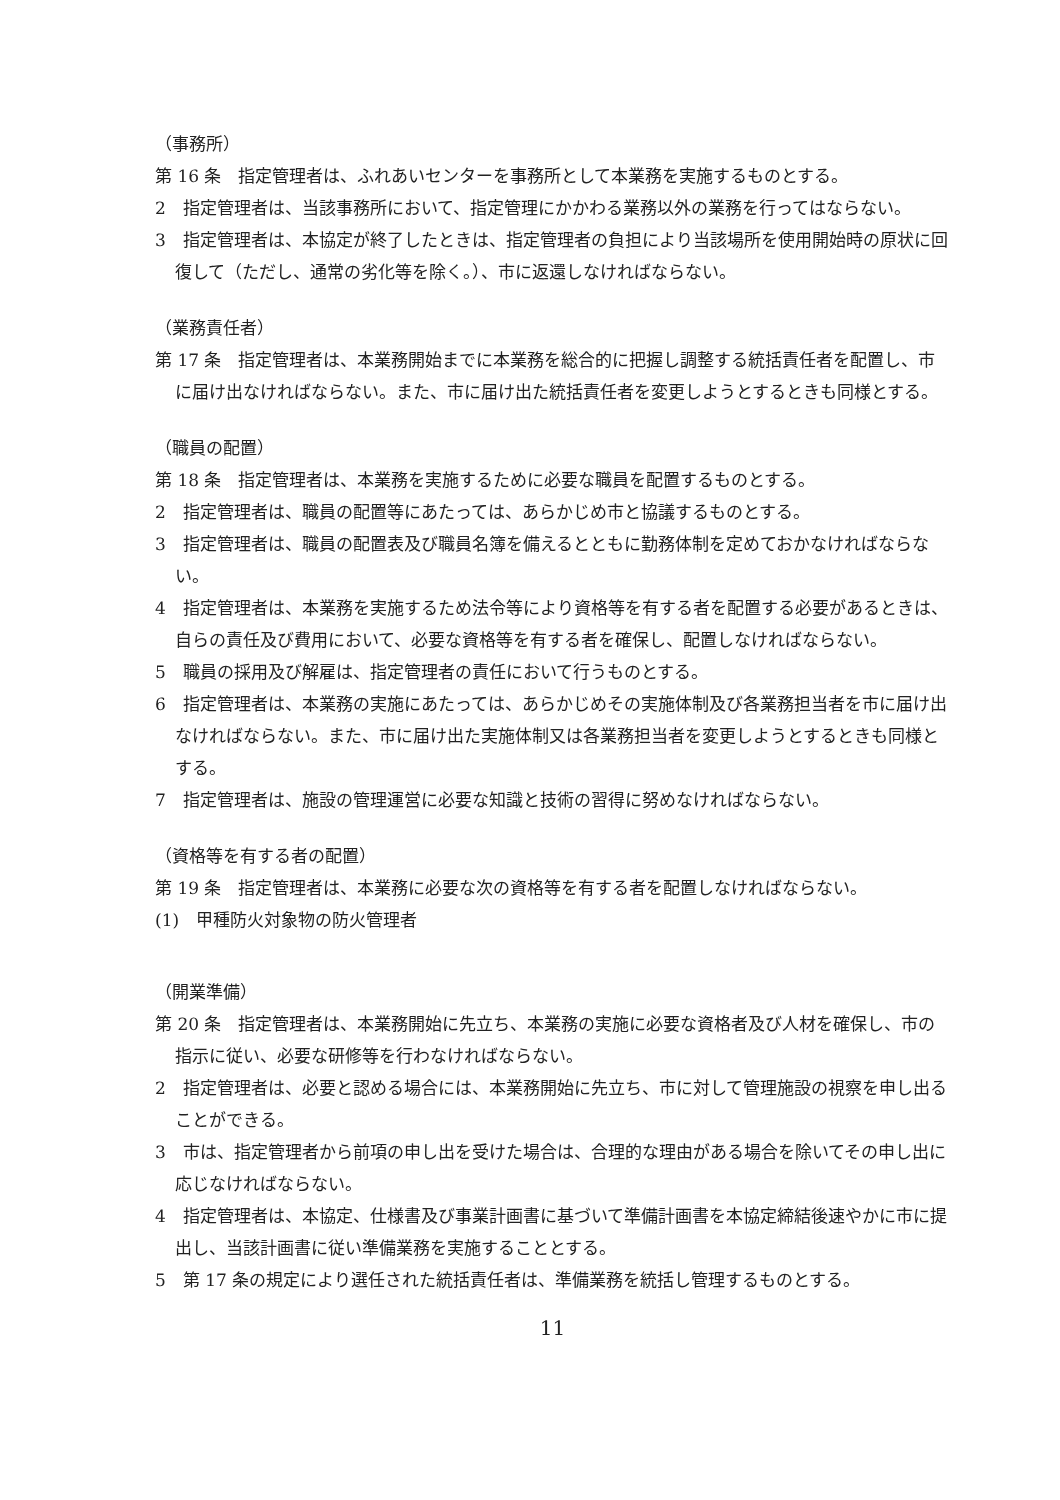（事務所）
第 16 条　指定管理者は、ふれあいセンターを事務所として本業務を実施するものとする。
2　指定管理者は、当該事務所において、指定管理にかかわる業務以外の業務を行ってはならない。
3　指定管理者は、本協定が終了したときは、指定管理者の負担により当該場所を使用開始時の原状に回復して（ただし、通常の劣化等を除く。）、市に返還しなければならない。
（業務責任者）
第 17 条　指定管理者は、本業務開始までに本業務を総合的に把握し調整する統括責任者を配置し、市に届け出なければならない。また、市に届け出た統括責任者を変更しようとするときも同様とする。
（職員の配置）
第 18 条　指定管理者は、本業務を実施するために必要な職員を配置するものとする。
2　指定管理者は、職員の配置等にあたっては、あらかじめ市と協議するものとする。
3　指定管理者は、職員の配置表及び職員名簿を備えるとともに勤務体制を定めておかなければならない。
4　指定管理者は、本業務を実施するため法令等により資格等を有する者を配置する必要があるときは、自らの責任及び費用において、必要な資格等を有する者を確保し、配置しなければならない。
5　職員の採用及び解雇は、指定管理者の責任において行うものとする。
6　指定管理者は、本業務の実施にあたっては、あらかじめその実施体制及び各業務担当者を市に届け出なければならない。また、市に届け出た実施体制又は各業務担当者を変更しようとするときも同様とする。
7　指定管理者は、施設の管理運営に必要な知識と技術の習得に努めなければならない。
（資格等を有する者の配置）
第 19 条　指定管理者は、本業務に必要な次の資格等を有する者を配置しなければならない。
(1)　甲種防火対象物の防火管理者
（開業準備）
第 20 条　指定管理者は、本業務開始に先立ち、本業務の実施に必要な資格者及び人材を確保し、市の指示に従い、必要な研修等を行わなければならない。
2　指定管理者は、必要と認める場合には、本業務開始に先立ち、市に対して管理施設の視察を申し出ることができる。
3　市は、指定管理者から前項の申し出を受けた場合は、合理的な理由がある場合を除いてその申し出に応じなければならない。
4　指定管理者は、本協定、仕様書及び事業計画書に基づいて準備計画書を本協定締結後速やかに市に提出し、当該計画書に従い準備業務を実施することとする。
5　第 17 条の規定により選任された統括責任者は、準備業務を統括し管理するものとする。
11